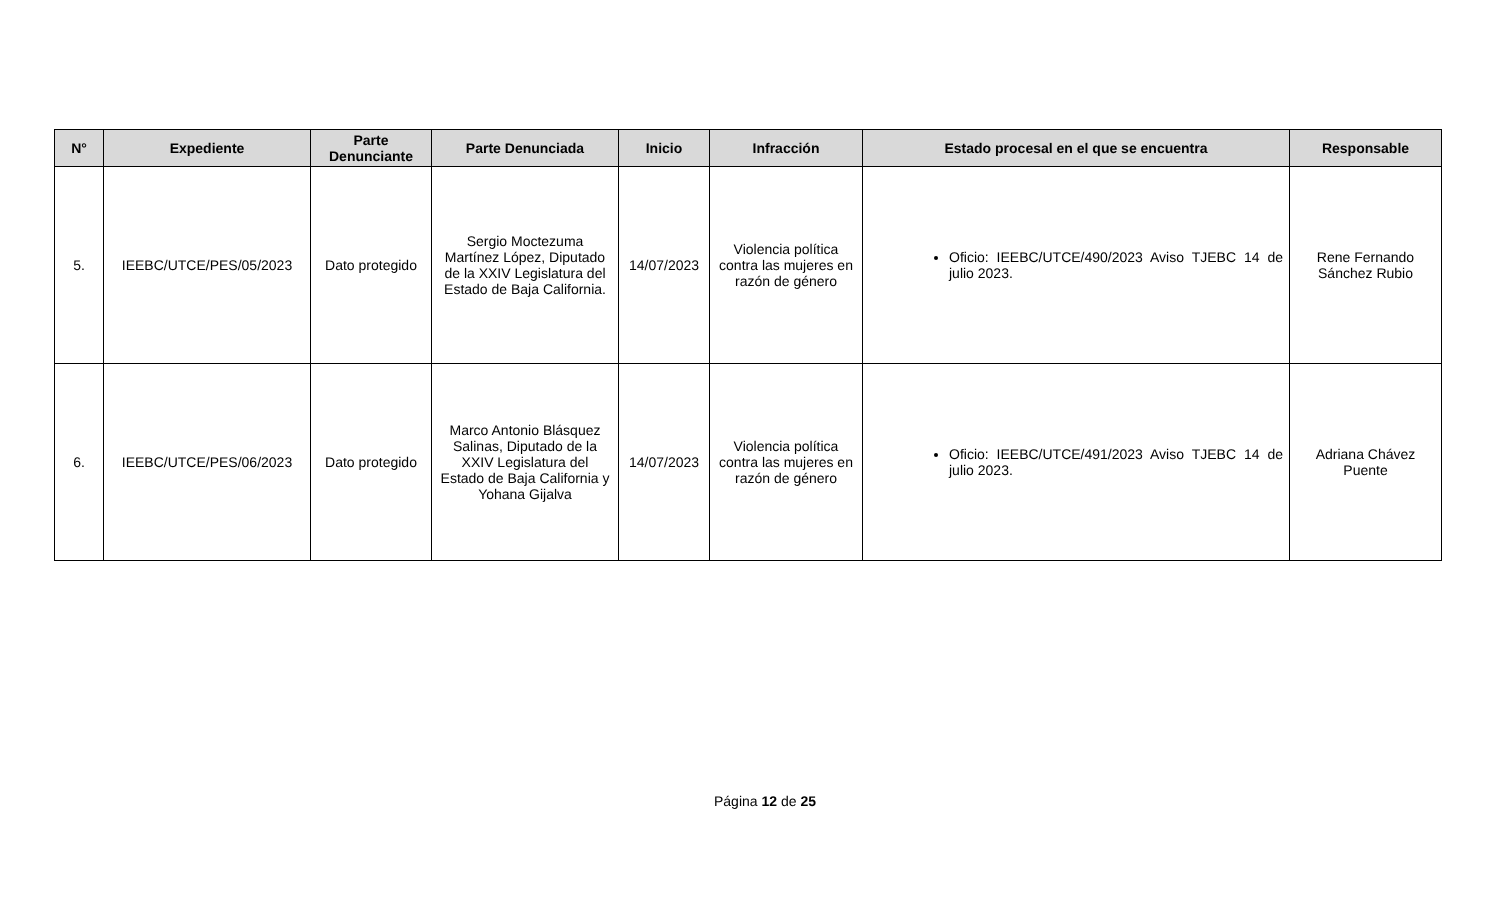| N° | Expediente | Parte Denunciante | Parte Denunciada | Inicio | Infracción | Estado procesal en el que se encuentra | Responsable |
| --- | --- | --- | --- | --- | --- | --- | --- |
| 5. | IEEBC/UTCE/PES/05/2023 | Dato protegido | Sergio Moctezuma Martínez López, Diputado de la XXIV Legislatura del Estado de Baja California. | 14/07/2023 | Violencia política contra las mujeres en razón de género | Oficio: IEEBC/UTCE/490/2023 Aviso TJEBC 14 de julio 2023. | Rene Fernando Sánchez Rubio |
| 6. | IEEBC/UTCE/PES/06/2023 | Dato protegido | Marco Antonio Blásquez Salinas, Diputado de la XXIV Legislatura del Estado de Baja California y Yohana Gijalva | 14/07/2023 | Violencia política contra las mujeres en razón de género | Oficio: IEEBC/UTCE/491/2023 Aviso TJEBC 14 de julio 2023. | Adriana Chávez Puente |
Página 12 de 25